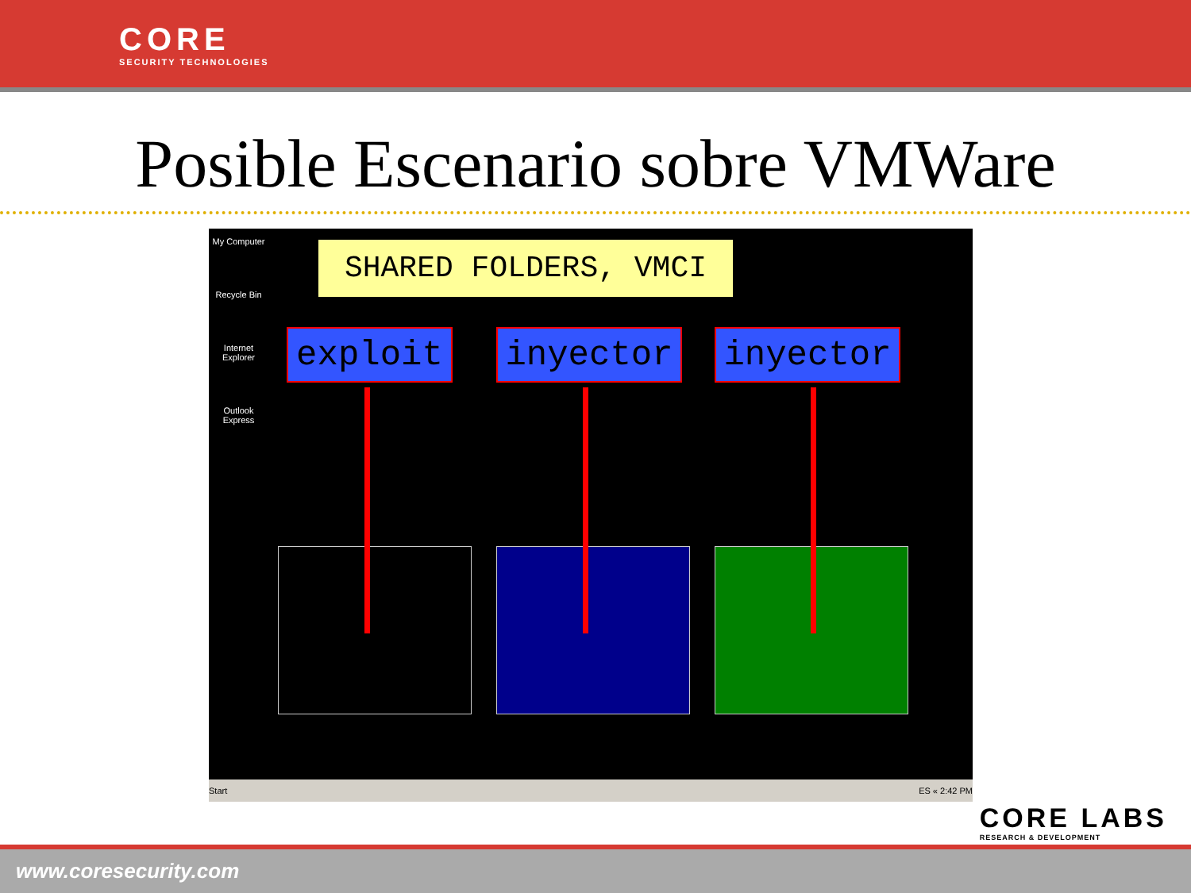CORE
SECURITY TECHNOLOGIES
Posible Escenario sobre VMWare
My Computer
Recycle Bin
Internet Explorer
Outlook Express
SHARED FOLDERS, VMCI
exploit inyector inyector
Start ES « 2:42 PM
CORE LABS
RESEARCH & DEVELOPMENT
www.coresecurity.com